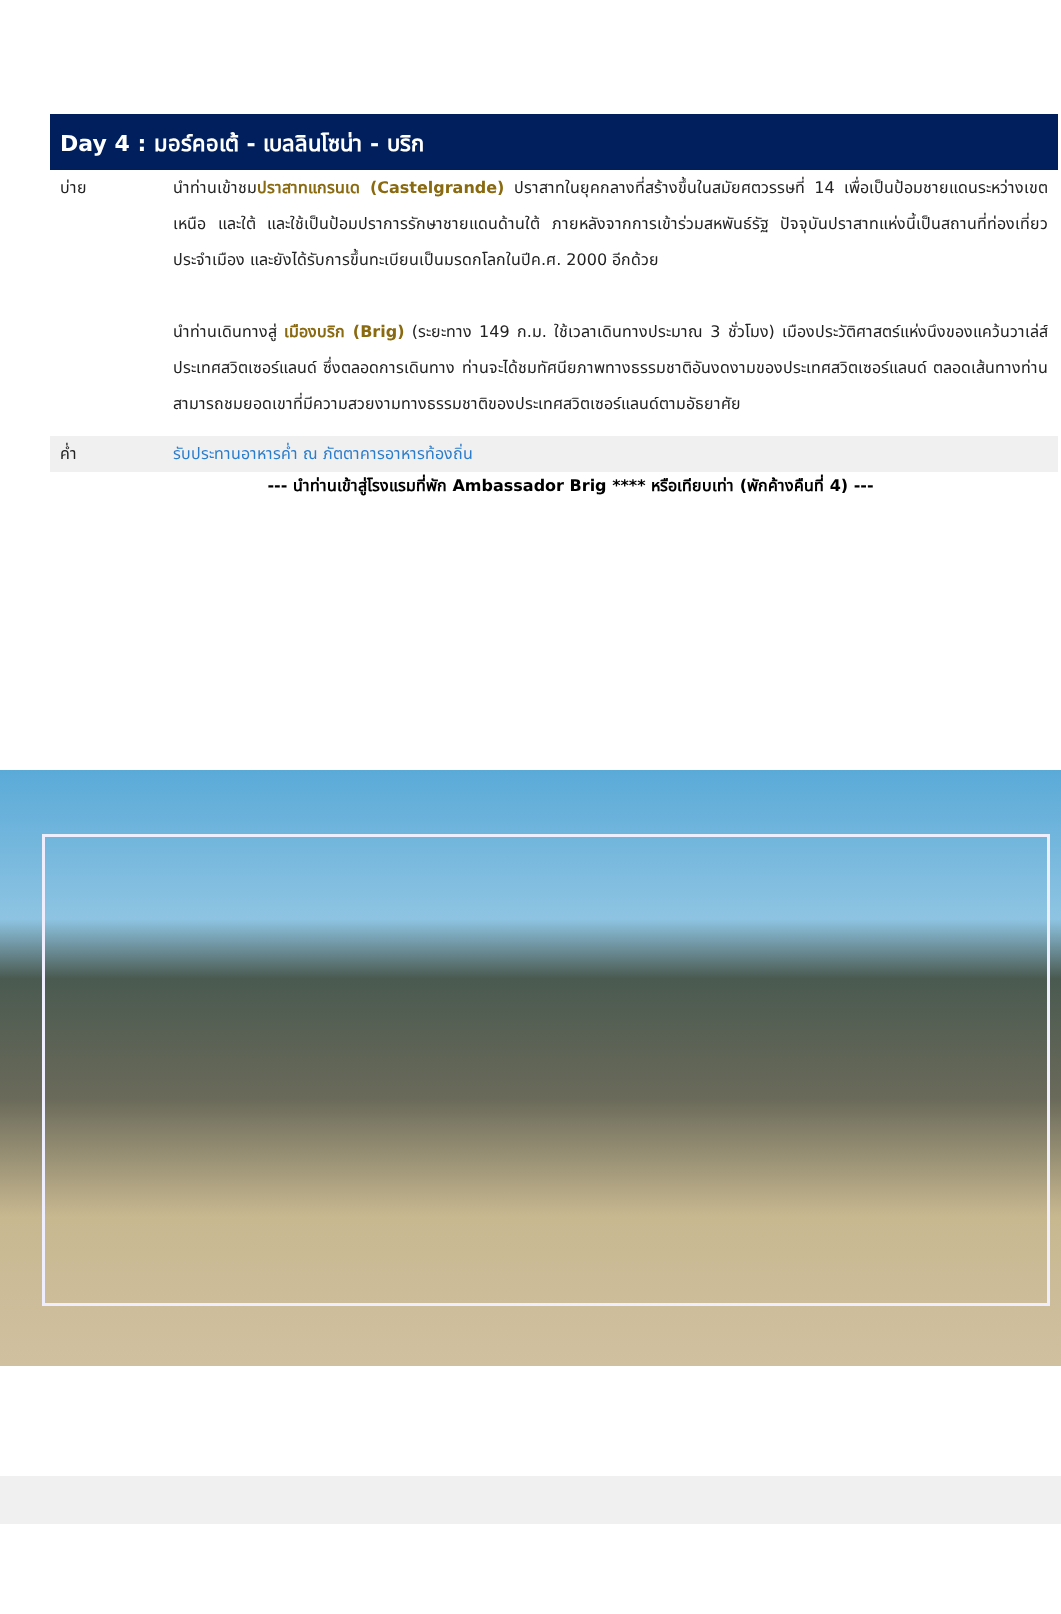Day 4 : มอร์คอเต้ - เบลลินโซน่า - บริก
บ่าย นำท่านเข้าชมปราสาทแกรนเด (Castelgrande) ปราสาทในยุคกลางที่สร้างขึ้นในสมัยศตวรรษที่ 14 เพื่อเป็นป้อมชายแดนระหว่างเขตเหนือ และใต้ และใช้เป็นป้อมปราการรักษาชายแดนด้านใต้ ภายหลังจากการเข้าร่วมสหพันธ์รัฐ ปัจจุบันปราสาทแห่งนี้เป็นสถานที่ท่องเที่ยวประจำเมือง และยังได้รับการขึ้นทะเบียนเป็นมรดกโลกในปีค.ศ. 2000 อีกด้วย
นำท่านเดินทางสู่ เมืองบริก (Brig) (ระยะทาง 149 ก.ม. ใช้เวลาเดินทางประมาณ 3 ชั่วโมง) เมืองประวัติศาสตร์แห่งนึงของแคว้นวาเล่ส์ ประเทศสวิตเซอร์แลนด์ ซึ่งตลอดการเดินทาง ท่านจะได้ชมทัศนียภาพทางธรรมชาติอันงดงามของประเทศสวิตเซอร์แลนด์ ตลอดเส้นทางท่านสามารถชมยอดเขาที่มีความสวยงามทางธรรมชาติของประเทศสวิตเซอร์แลนด์ตามอัธยาศัย
ค่ำ รับประทานอาหารค่ำ ณ ภัตตาคารอาหารท้องถิ่น
--- นำท่านเข้าสู่โรงแรมที่พัก Ambassador Brig **** หรือเทียบเท่า (พักค้างคืนที่ 4) ---